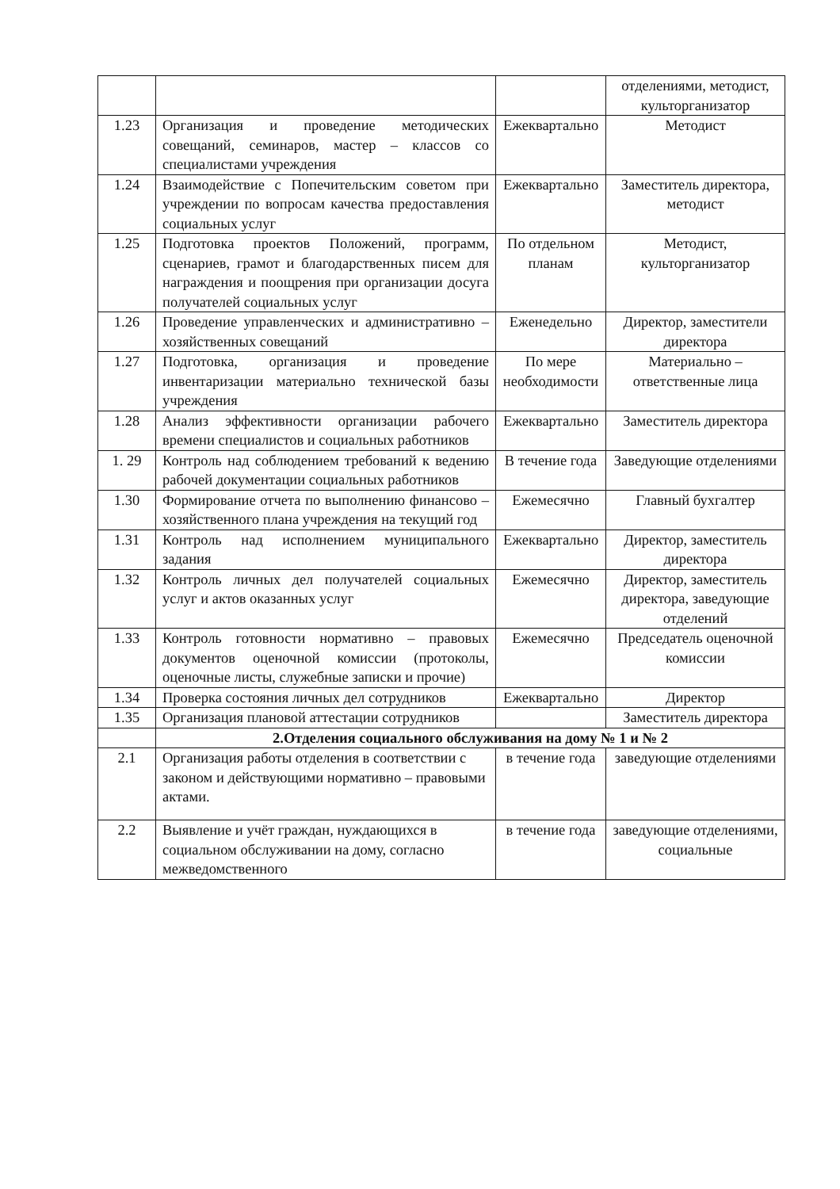| | | | отделениями, методист, культорганизатор |
| 1.23 | Организация и проведение методических совещаний, семинаров, мастер – классов со специалистами учреждения | Ежеквартально | Методист |
| 1.24 | Взаимодействие с Попечительским советом при учреждении по вопросам качества предоставления социальных услуг | Ежеквартально | Заместитель директора, методист |
| 1.25 | Подготовка проектов Положений, программ, сценариев, грамот и благодарственных писем для награждения и поощрения при организации досуга получателей социальных услуг | По отдельном планам | Методист, культорганизатор |
| 1.26 | Проведение управленческих и административно – хозяйственных совещаний | Еженедельно | Директор, заместители директора |
| 1.27 | Подготовка, организация и проведение инвентаризации материально технической базы учреждения | По мере необходимости | Материально – ответственные лица |
| 1.28 | Анализ эффективности организации рабочего времени специалистов и социальных работников | Ежеквартально | Заместитель директора |
| 1. 29 | Контроль над соблюдением требований к ведению рабочей документации социальных работников | В течение года | Заведующие отделениями |
| 1.30 | Формирование отчета по выполнению финансово – хозяйственного плана учреждения на текущий год | Ежемесячно | Главный бухгалтер |
| 1.31 | Контроль над исполнением муниципального задания | Ежеквартально | Директор, заместитель директора |
| 1.32 | Контроль личных дел получателей социальных услуг и актов оказанных услуг | Ежемесячно | Директор, заместитель директора, заведующие отделений |
| 1.33 | Контроль готовности нормативно – правовых документов оценочной комиссии (протоколы, оценочные листы, служебные записки и прочие) | Ежемесячно | Председатель оценочной комиссии |
| 1.34 | Проверка состояния личных дел сотрудников | Ежеквартально | Директор |
| 1.35 | Организация плановой аттестации сотрудников | | Заместитель директора |
| | 2.Отделения социального обслуживания на дому № 1 и № 2 | | |
| 2.1 | Организация работы отделения в соответствии с законом и действующими нормативно – правовыми актами. | в течение года | заведующие отделениями |
| 2.2 | Выявление и учёт граждан, нуждающихся в социальном обслуживании на дому, согласно межведомственного | в течение года | заведующие отделениями, социальные |